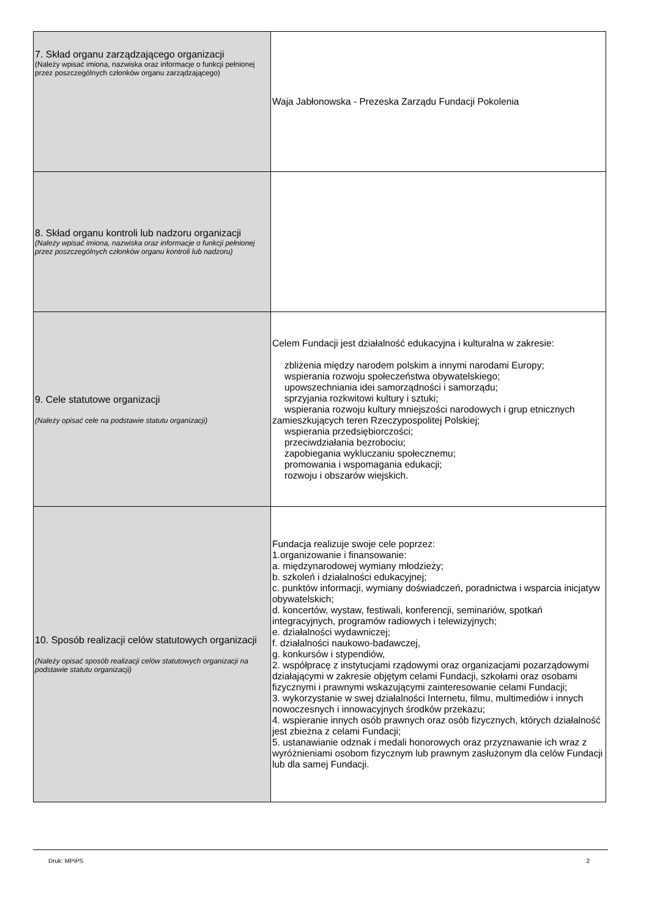| 7. Skład organu zarządzającego organizacji (Należy wpisać imiona, nazwiska oraz informacje o funkcji pełnionej przez poszczególnych członków organu zarządzającego) | Waja Jabłonowska - Prezeska Zarządu Fundacji Pokolenia |
| 8. Skład organu kontroli lub nadzoru organizacji (Należy wpisać imiona, nazwiska oraz informacje o funkcji pełnionej przez poszczególnych członków organu kontroli lub nadzoru) | |
| 9. Cele statutowe organizacji (Należy opisać cele na podstawie statutu organizacji) | Celem Fundacji jest działalność edukacyjna i kulturalna w zakresie: zbliżenia między narodem polskim a innymi narodami Europy; wspierania rozwoju społeczeństwa obywatelskiego; upowszechniania idei samorządności i samorządu; sprzyjania rozkwitowi kultury i sztuki; wspierania rozwoju kultury mniejszości narodowych i grup etnicznych zamieszkujących teren Rzeczypospolitej Polskiej; wspierania przedsiębiorczości; przeciwdziałania bezrobociu; zapobiegania wykluczaniu społecznemu; promowania i wspomagania edukacji; rozwoju i obszarów wiejskich. |
| 10. Sposób realizacji celów statutowych organizacji (Należy opisać sposób realizacji celów statutowych organizacji na podstawie statutu organizacji) | Fundacja realizuje swoje cele poprzez: 1.organizowanie i finansowanie: a. międzynarodowej wymiany młodzieży; b. szkoleń i działalności edukacyjnej; c. punktów informacji, wymiany doświadczeń, poradnictwa i wsparcia inicjatyw obywatelskich; d. koncertów, wystaw, festiwali, konferencji, seminariów, spotkań integracyjnych, programów radiowych i telewizyjnych; e. działalności wydawniczej; f. działalności naukowo-badawczej, g. konkursów i stypendiów, 2. współpracę z instytucjami rządowymi oraz organizacjami pozarządowymi działającymi w zakresie objętym celami Fundacji, szkołami oraz osobami fizycznymi i prawnymi wskazującymi zainteresowanie celami Fundacji; 3. wykorzystanie w swej działalności Internetu, filmu, multimediów i innych nowoczesnych i innowacyjnych środków przekazu; 4. wspieranie innych osób prawnych oraz osób fizycznych, których działalność jest zbieżna z celami Fundacji; 5. ustanawianie odznak i medali honorowych oraz przyznawanie ich wraz z wyróżnieniami osobom fizycznym lub prawnym zasłużonym dla celów Fundacji lub dla samej Fundacji. |
Druk: MPiPS 2